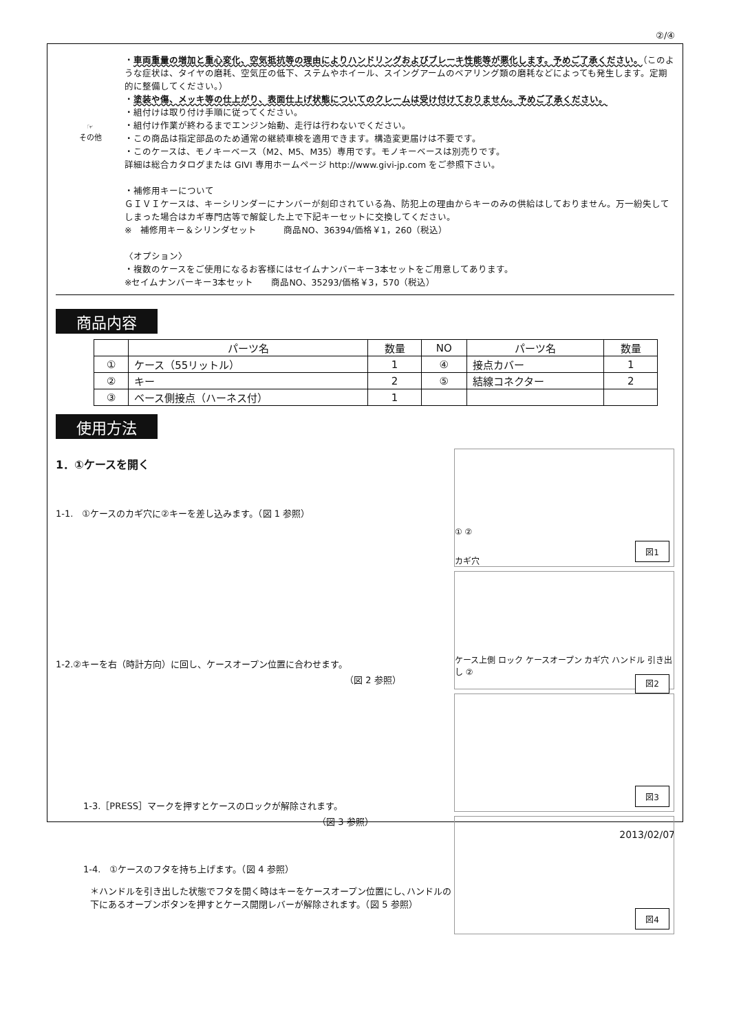②/④
☞
その他
・車両重量の増加と重心変化、空気抵抗等の理由によりハンドリングおよびブレーキ性能等が悪化します。予めご了承ください。（このような症状は、タイヤの磨耗、空気圧の低下、ステムやホイール、スイングアームのベアリング類の磨耗などによっても発生します。定期的に整備してください。）
・塗装や傷、メッキ等の仕上がり、表面仕上げ状態についてのクレームは受け付けておりません。予めご了承ください。
・組付けは取り付け手順に従ってください。
・組付け作業が終わるまでエンジン始動、走行は行わないでください。
・この商品は指定部品のため通常の継続車検を適用できます。構造変更届けは不要です。
・このケースは、モノキーベース（M2、M5、M35）専用です。モノキーベースは別売りです。
詳細は総合カタログまたは GIVI 専用ホームページ http://www.givi-jp.com をご参照下さい。
・補修用キーについて
ＧＩＶＩケースは、キーシリンダーにナンバーが刻印されている為、防犯上の理由からキーのみの供給はしておりません。万一紛失してしまった場合はカギ専門店等で解錠した上で下記キーセットに交換してください。
※　補修用キー＆シリンダセット　　　商品NO、36394/価格￥1，260（税込）
〈オプション〉
・複数のケースをご使用になるお客様にはセイムナンバーキー3本セットをご用意してあります。
※セイムナンバーキー3本セット　　商品NO、35293/価格￥3，570（税込）
商品内容
| | パーツ名 | 数量 | NO | パーツ名 | 数量 |
| ① | ケース（55リットル） | 1 | ④ | 接点カバー | 1 |
| ② | キー | 2 | ⑤ | 結線コネクター | 2 |
| ③ | ベース側接点（ハーネス付） | 1 | | | |
使用方法
1．①ケースを開く
1-1.　①ケースのカギ穴に②キーを差し込みます。（図 1 参照）
1-2.②キーを右（時計方向）に回し、ケースオープン位置に合わせます。
（図 2 参照）
1-3.［PRESS］マークを押すとケースのロックが解除されます。
（図 3 参照）
1-4.　①ケースのフタを持ち上げます。（図 4 参照）
＊ハンドルを引き出した状態でフタを開く時はキーをケースオープン位置にし､ハンドルの下にあるオープンボタンを押すとケース開閉レバーが解除されます。（図 5 参照）
① ②
カギ穴 図1
ケース上側 ロック ケースオープン カギ穴 ハンドル 引き出し ②
図2
図3
図4
2013/02/07